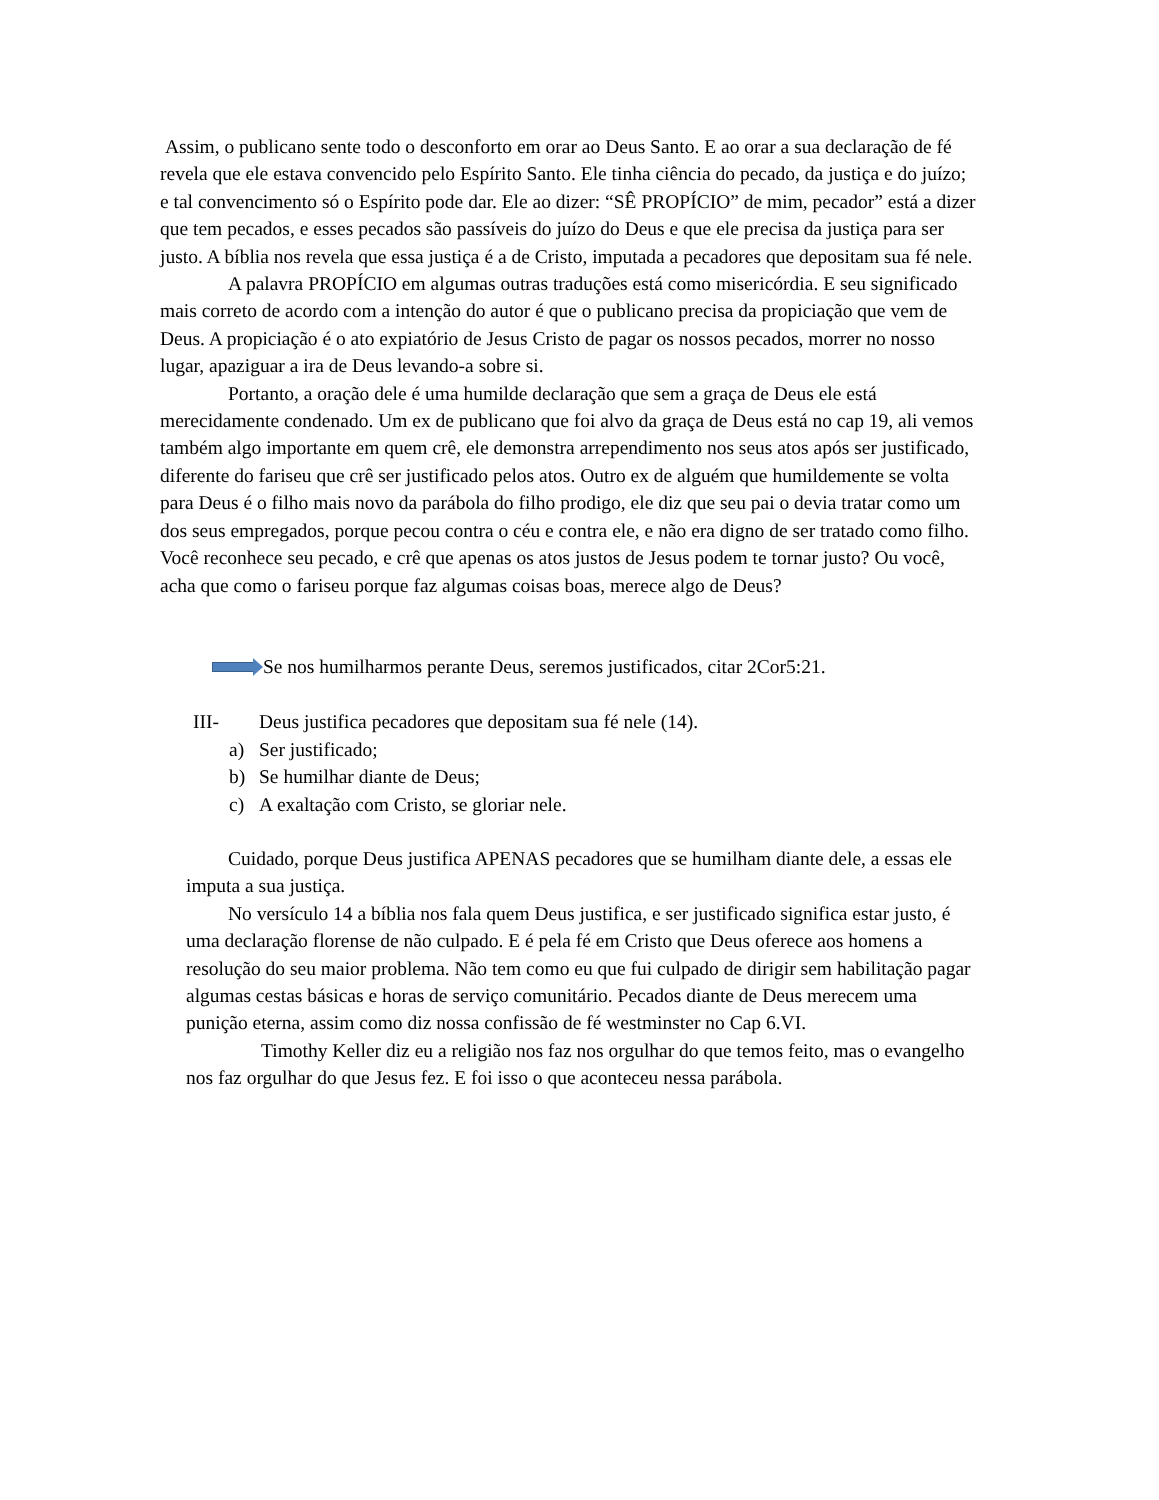Assim, o publicano sente todo o desconforto em orar ao Deus Santo. E ao orar a sua declaração de fé revela que ele estava convencido pelo Espírito Santo. Ele tinha ciência do pecado, da justiça e do juízo; e tal convencimento só o Espírito pode dar. Ele ao dizer: “SÊ PROPÍCIO” de mim, pecador” está a dizer que tem pecados, e esses pecados são passíveis do juízo do Deus e que ele precisa da justiça para ser justo. A bíblia nos revela que essa justiça é a de Cristo, imputada a pecadores que depositam sua fé nele.
A palavra PROPÍCIO em algumas outras traduções está como misericórdia. E seu significado mais correto de acordo com a intenção do autor é que o publicano precisa da propiciação que vem de Deus. A propiciação é o ato expiatório de Jesus Cristo de pagar os nossos pecados, morrer no nosso lugar, apaziguar a ira de Deus levando-a sobre si.
Portanto, a oração dele é uma humilde declaração que sem a graça de Deus ele está merecidamente condenado. Um ex de publicano que foi alvo da graça de Deus está no cap 19, ali vemos também algo importante em quem crê, ele demonstra arrependimento nos seus atos após ser justificado, diferente do fariseu que crê ser justificado pelos atos. Outro ex de alguém que humildemente se volta para Deus é o filho mais novo da parábola do filho prodigo, ele diz que seu pai o devia tratar como um dos seus empregados, porque pecou contra o céu e contra ele, e não era digno de ser tratado como filho.
Você reconhece seu pecado, e crê que apenas os atos justos de Jesus podem te tornar justo? Ou você, acha que como o fariseu porque faz algumas coisas boas, merece algo de Deus?
Se nos humilharmos perante Deus, seremos justificados, citar 2Cor5:21.
III- Deus justifica pecadores que depositam sua fé nele (14).
a) Ser justificado;
b) Se humilhar diante de Deus;
c) A exaltação com Cristo, se gloriar nele.
Cuidado, porque Deus justifica APENAS pecadores que se humilham diante dele, a essas ele imputa a sua justiça.
No versículo 14 a bíblia nos fala quem Deus justifica, e ser justificado significa estar justo, é uma declaração florense de não culpado. E é pela fé em Cristo que Deus oferece aos homens a resolução do seu maior problema. Não tem como eu que fui culpado de dirigir sem habilitação pagar algumas cestas básicas e horas de serviço comunitário. Pecados diante de Deus merecem uma punição eterna, assim como diz nossa confissão de fé westminster no Cap 6.VI.
Timothy Keller diz eu a religião nos faz nos orgulhar do que temos feito, mas o evangelho nos faz orgulhar do que Jesus fez. E foi isso o que aconteceu nessa parábola.